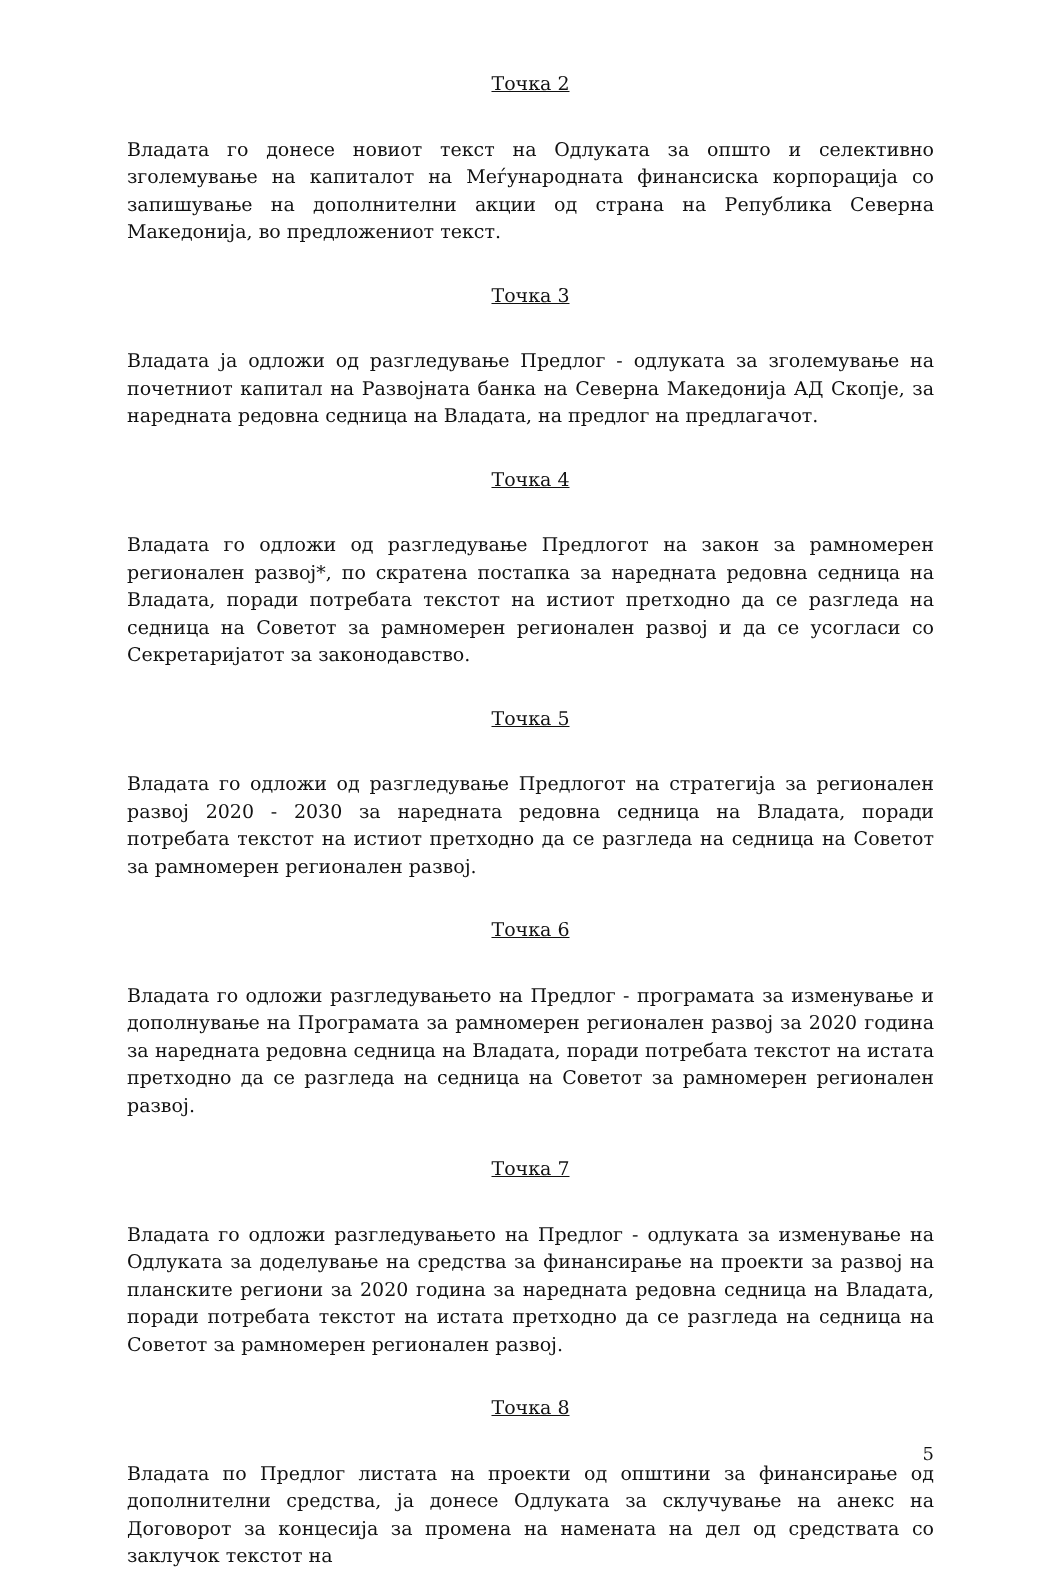Точка 2
Владата го донесе новиот текст на Одлуката за општо и селективно зголемување на капиталот на Меѓународната финансиска корпорација со запишување на дополнителни акции од страна на Република Северна Македонија, во предложениот текст.
Точка 3
Владата ја одложи од разгледување Предлог - одлуката за зголемување на почетниот капитал на Развојната банка на Северна Македонија АД Скопје, за наредната редовна седница на Владата, на предлог на предлагачот.
Точка 4
Владата го одложи од разгледување Предлогот на закон за рамномерен регионален развој*, по скратена постапка за наредната редовна седница на Владата, поради потребата текстот на истиот претходно да се разгледа на седница на Советот за рамномерен регионален развој и да се усогласи со Секретаријатот за законодавство.
Точка 5
Владата го одложи од разгледување Предлогот на стратегија за регионален развој 2020 - 2030 за наредната редовна седница на Владата, поради потребата текстот на истиот претходно да се разгледа на седница на Советот за рамномерен регионален развој.
Точка 6
Владата го одложи разгледувањето на Предлог - програмата за изменување и дополнување на Програмата за рамномерен регионален развој за 2020 година за наредната редовна седница на Владата, поради потребата текстот на истата претходно да се разгледа на седница на Советот за рамномерен регионален развој.
Точка 7
Владата го одложи разгледувањето на Предлог - одлуката за изменување на Одлуката за доделување на средства за финансирање на проекти за развој на планските региони за 2020 година за наредната редовна седница на Владата, поради потребата текстот на истата претходно да се разгледа на седница на Советот за рамномерен регионален развој.
Точка 8
Владата по Предлог листата на проекти од општини за финансирање од дополнителни средства, ја донесе Одлуката за склучување на анекс на Договорот за концесија за промена на намената на дел од средствата со заклучок текстот на
5